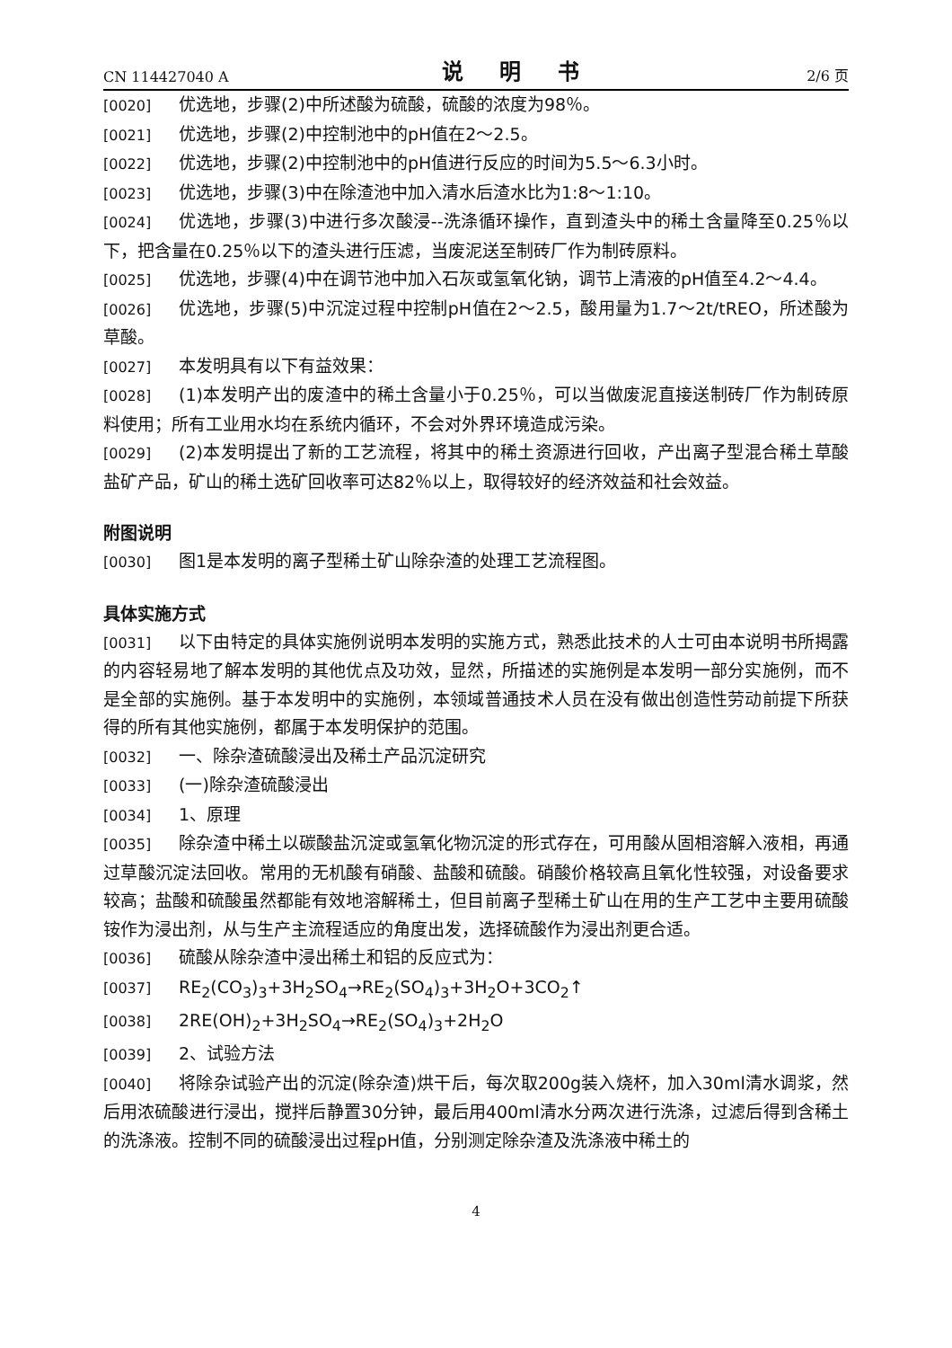CN 114427040 A 说 明 书 2/6 页
[0020] 优选地，步骤(2)中所述酸为硫酸，硫酸的浓度为98％。
[0021] 优选地，步骤(2)中控制池中的pH值在2～2.5。
[0022] 优选地，步骤(2)中控制池中的pH值进行反应的时间为5.5～6.3小时。
[0023] 优选地，步骤(3)中在除渣池中加入清水后渣水比为1:8～1:10。
[0024] 优选地，步骤(3)中进行多次酸浸--洗涤循环操作，直到渣头中的稀土含量降至0.25％以下，把含量在0.25％以下的渣头进行压滤，当废泥送至制砖厂作为制砖原料。
[0025] 优选地，步骤(4)中在调节池中加入石灰或氢氧化钠，调节上清液的pH值至4.2～4.4。
[0026] 优选地，步骤(5)中沉淀过程中控制pH值在2～2.5，酸用量为1.7～2t/tREO，所述酸为草酸。
[0027] 本发明具有以下有益效果：
[0028] (1)本发明产出的废渣中的稀土含量小于0.25％，可以当做废泥直接送制砖厂作为制砖原料使用；所有工业用水均在系统内循环，不会对外界环境造成污染。
[0029] (2)本发明提出了新的工艺流程，将其中的稀土资源进行回收，产出离子型混合稀土草酸盐矿产品，矿山的稀土选矿回收率可达82％以上，取得较好的经济效益和社会效益。
附图说明
[0030] 图1是本发明的离子型稀土矿山除杂渣的处理工艺流程图。
具体实施方式
[0031] 以下由特定的具体实施例说明本发明的实施方式，熟悉此技术的人士可由本说明书所揭露的内容轻易地了解本发明的其他优点及功效，显然，所描述的实施例是本发明一部分实施例，而不是全部的实施例。基于本发明中的实施例，本领域普通技术人员在没有做出创造性劳动前提下所获得的所有其他实施例，都属于本发明保护的范围。
[0032] 一、除杂渣硫酸浸出及稀土产品沉淀研究
[0033] (一)除杂渣硫酸浸出
[0034] 1、原理
[0035] 除杂渣中稀土以碳酸盐沉淀或氢氧化物沉淀的形式存在，可用酸从固相溶解入液相，再通过草酸沉淀法回收。常用的无机酸有硝酸、盐酸和硫酸。硝酸价格较高且氧化性较强，对设备要求较高；盐酸和硫酸虽然都能有效地溶解稀土，但目前离子型稀土矿山在用的生产工艺中主要用硫酸铵作为浸出剂，从与生产主流程适应的角度出发，选择硫酸作为浸出剂更合适。
[0036] 硫酸从除杂渣中浸出稀土和铝的反应式为：
[0037] RE<sub>2</sub>(CO<sub>3</sub>)<sub>3</sub>+3H<sub>2</sub>SO<sub>4</sub>→RE<sub>2</sub>(SO<sub>4</sub>)<sub>3</sub>+3H<sub>2</sub>O+3CO<sub>2</sub>↑
[0038] 2RE(OH)<sub>2</sub>+3H<sub>2</sub>SO<sub>4</sub>→RE<sub>2</sub>(SO<sub>4</sub>)<sub>3</sub>+2H<sub>2</sub>O
[0039] 2、试验方法
[0040] 将除杂试验产出的沉淀(除杂渣)烘干后，每次取200g装入烧杯，加入30ml清水调浆，然后用浓硫酸进行浸出，搅拌后静置30分钟，最后用400ml清水分两次进行洗涤，过滤后得到含稀土的洗涤液。控制不同的硫酸浸出过程pH值，分别测定除杂渣及洗涤液中稀土的
4